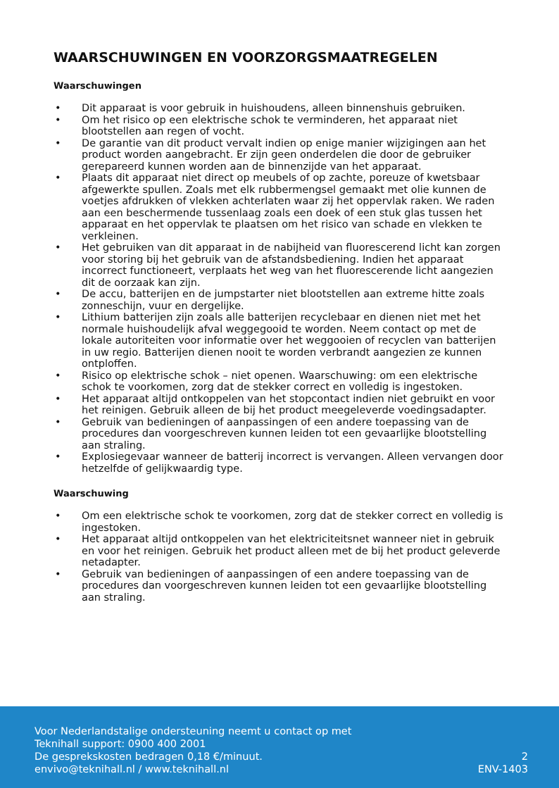WAARSCHUWINGEN EN VOORZORGSMAATREGELEN
Waarschuwingen
• Dit apparaat is voor gebruik in huishoudens, alleen binnenshuis gebruiken.
• Om het risico op een elektrische schok te verminderen, het apparaat niet blootstellen aan regen of vocht.
• De garantie van dit product vervalt indien op enige manier wijzigingen aan het product worden aangebracht. Er zijn geen onderdelen die door de gebruiker gerepareerd kunnen worden aan de binnenzijde van het apparaat.
• Plaats dit apparaat niet direct op meubels of op zachte, poreuze of kwetsbaar afgewerkte spullen. Zoals met elk rubbermengsel gemaakt met olie kunnen de voetjes afdrukken of vlekken achterlaten waar zij het oppervlak raken. We raden aan een beschermende tussenlaag zoals een doek of een stuk glas tussen het apparaat en het oppervlak te plaatsen om het risico van schade en vlekken te verkleinen.
• Het gebruiken van dit apparaat in de nabijheid van fluorescerend licht kan zorgen voor storing bij het gebruik van de afstandsbediening. Indien het apparaat incorrect functioneert, verplaats het weg van het fluorescerende licht aangezien dit de oorzaak kan zijn.
• De accu, batterijen en de jumpstarter niet blootstellen aan extreme hitte zoals zonneschijn, vuur en dergelijke.
• Lithium batterijen zijn zoals alle batterijen recyclebaar en dienen niet met het normale huishoudelijk afval weggegooid te worden. Neem contact op met de lokale autoriteiten voor informatie over het weggooien of recyclen van batterijen in uw regio. Batterijen dienen nooit te worden verbrandt aangezien ze kunnen ontploffen.
• Risico op elektrische schok – niet openen. Waarschuwing: om een elektrische schok te voorkomen, zorg dat de stekker correct en volledig is ingestoken.
• Het apparaat altijd ontkoppelen van het stopcontact indien niet gebruikt en voor het reinigen. Gebruik alleen de bij het product meegeleverde voedingsadapter.
• Gebruik van bedieningen of aanpassingen of een andere toepassing van de procedures dan voorgeschreven kunnen leiden tot een gevaarlijke blootstelling aan straling.
• Explosiegevaar wanneer de batterij incorrect is vervangen. Alleen vervangen door hetzelfde of gelijkwaardig type.
Waarschuwing
• Om een elektrische schok te voorkomen, zorg dat de stekker correct en volledig is ingestoken.
• Het apparaat altijd ontkoppelen van het elektriciteitsnet wanneer niet in gebruik en voor het reinigen. Gebruik het product alleen met de bij het product geleverde netadapter.
• Gebruik van bedieningen of aanpassingen of een andere toepassing van de procedures dan voorgeschreven kunnen leiden tot een gevaarlijke blootstelling aan straling.
Voor Nederlandstalige ondersteuning neemt u contact op met
Teknihall support: 0900 400 2001
De gesprekskosten bedragen 0,18 €/minuut.
envivo@teknihall.nl / www.teknihall.nl
2
ENV-1403